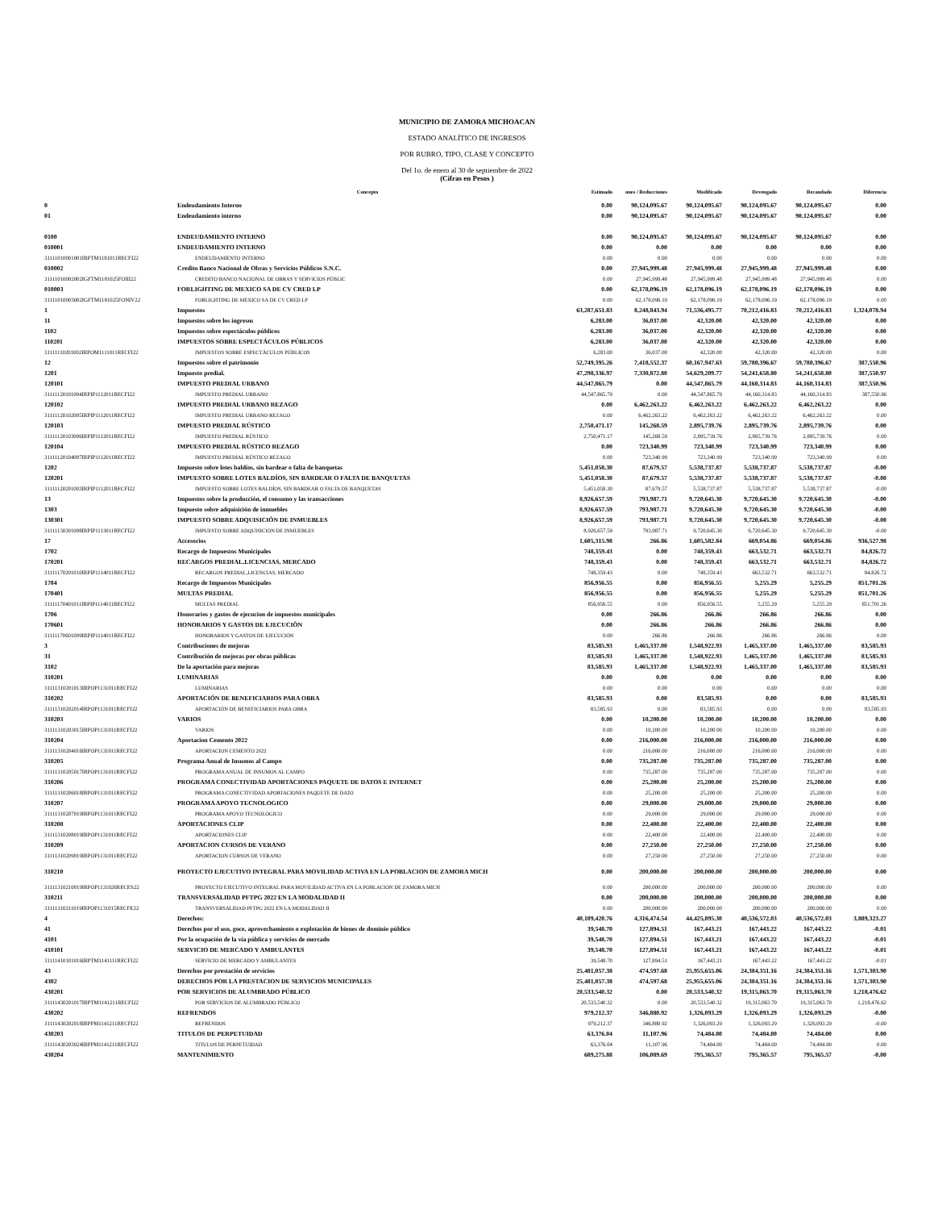MUNICIPIO DE ZAMORA MICHOACAN
ESTADO ANALÍTICO DE INGRESOS
POR RUBRO, TIPO, CLASE Y CONCEPTO
Del 1o. de enero al 30 de septiembre de 2022
(Cifras en Pesos )
| | Concepto | Estimado | ones / Reducciones | Modificado | Devengado | Recaudado | Diferencia |
| --- | --- | --- | --- | --- | --- | --- | --- |
| 0 | Endeudamiento Interno | 0.00 | 90,124,095.67 | 90,124,095.67 | 90,124,095.67 | 90,124,095.67 | 0.00 |
| 01 | Endeudamiento interno | 0.00 | 90,124,095.67 | 90,124,095.67 | 90,124,095.67 | 90,124,095.67 | 0.00 |
| 0100 | ENDEUDAMIENTO INTERNO | 0.00 | 90,124,095.67 | 90,124,095.67 | 90,124,095.67 | 90,124,095.67 | 0.00 |
| 010001 | ENDEUDAMIENTO INTERNO | 0.00 | 0.00 | 0.00 | 0.00 | 0.00 | 0.00 |
| 31111010001001IRPTM1181011RECFI22 | ENDEUDAMIENTO INTERNO | 0.00 | 0.00 | 0.00 | 0.00 | 0.00 | 0.00 |
| 010002 | Credito Banco Nacional de Obras y Servicios Públicos S.N.C. | 0.00 | 27,945,999.48 | 27,945,999.48 | 27,945,999.48 | 27,945,999.48 | 0.00 |
| 31111010002002IGFTM1181025FOIII22 | CREDITO BANCO NACIONAL DE OBRAS Y SERVICIOS PÚBLIC | 0.00 | 27,945,999.48 | 27,945,999.48 | 27,945,999.48 | 27,945,999.48 | 0.00 |
| 010003 | FORLIGHTING DE MEXICO SA DE CV CRED LP | 0.00 | 62,178,096.19 | 62,178,096.19 | 62,178,096.19 | 62,178,096.19 | 0.00 |
| 31111010003002IGFTM1181025FONIV22 | FORLIGHTING DE MEXICO SA DE CV CRED LP | 0.00 | 62,178,096.19 | 62,178,096.19 | 62,178,096.19 | 62,178,096.19 | 0.00 |
| 1 | Impuestos | 63,287,651.83 | 8,248,843.94 | 71,536,495.77 | 70,212,416.83 | 70,212,416.83 | 1,324,078.94 |
| 11 | Impuestos sobre los ingresos | 6,283.00 | 36,037.00 | 42,320.00 | 42,320.00 | 42,320.00 | 0.00 |
| 1102 | Impuestos sobre espectáculos públicos | 6,283.00 | 36,037.00 | 42,320.00 | 42,320.00 | 42,320.00 | 0.00 |
| 110201 | IMPUESTOS SOBRE ESPECTÁCULOS PÚBLICOS | 6,283.00 | 36,037.00 | 42,320.00 | 42,320.00 | 42,320.00 | 0.00 |
| 31111110201002IRPOM1111011RECFI22 | IMPUESTOS SOBRE ESPECTÁCULOS PÚBLICOS | 6,283.00 | 36,037.00 | 42,320.00 | 42,320.00 | 42,320.00 | 0.00 |
| 12 | Impuestos sobre el patrimonio | 52,749,395.26 | 7,418,552.37 | 60,167,947.63 | 59,780,396.67 | 59,780,396.67 | 387,550.96 |
| 1201 | Impuesto predial. | 47,298,336.97 | 7,330,872.80 | 54,629,209.77 | 54,241,658.80 | 54,241,658.80 | 387,550.97 |
| 120101 | IMPUESTO PREDIAL URBANO | 44,547,865.79 | 0.00 | 44,547,865.79 | 44,160,314.83 | 44,160,314.83 | 387,550.96 |
| 31111120101004IRPIP1112011RECFI22 | IMPUESTO PREDIAL URBANO | 44,547,865.79 | 0.00 | 44,547,865.79 | 44,160,314.83 | 44,160,314.83 | 387,550.96 |
| 120102 | IMPUESTO PREDIAL URBANO REZAGO | 0.00 | 6,462,263.22 | 6,462,263.22 | 6,462,263.22 | 6,462,263.22 | 0.00 |
| 31111120102005IRPIP1112011RECFI22 | IMPUESTO PREDIAL URBANO REZAGO | 0.00 | 6,462,263.22 | 6,462,263.22 | 6,462,263.22 | 6,462,263.22 | 0.00 |
| 120103 | IMPUESTO PREDIAL RÚSTICO | 2,750,471.17 | 145,268.59 | 2,895,739.76 | 2,895,739.76 | 2,895,739.76 | 0.00 |
| 31111120103006IRPIP1112011RECFI22 | IMPUESTO PREDIAL RÚSTICO | 2,750,471.17 | 145,268.59 | 2,895,739.76 | 2,895,739.76 | 2,895,739.76 | 0.00 |
| 120104 | IMPUESTO PREDIAL RÚSTICO REZAGO | 0.00 | 723,340.99 | 723,340.99 | 723,340.99 | 723,340.99 | 0.00 |
| 31111120104007IRPIP1112011RECFI22 | IMPUESTO PREDIAL RÚSTICO REZAGO | 0.00 | 723,340.99 | 723,340.99 | 723,340.99 | 723,340.99 | 0.00 |
| 1202 | Impuesto sobre lotes baldíos, sin bardear o falta de banquetas | 5,451,058.30 | 87,679.57 | 5,538,737.87 | 5,538,737.87 | 5,538,737.87 | -0.00 |
| 120201 | IMPUESTO SOBRE LOTES BALDÍOS, SIN BARDEAR O FALTA DE BANQUETAS | 5,451,058.30 | 87,679.57 | 5,538,737.87 | 5,538,737.87 | 5,538,737.87 | -0.00 |
| 31111120201003IRPIP1112011RECFI22 | IMPUESTO SOBRE LOTES BALDÍOS, SIN BARDEAR O FALTA DE BANQUETAS | 5,451,058.30 | 87,679.57 | 5,538,737.87 | 5,538,737.87 | 5,538,737.87 | -0.00 |
| 13 | Impuestos sobre la producción, el consumo y las transacciones | 8,926,657.59 | 793,987.71 | 9,720,645.30 | 9,720,645.30 | 9,720,645.30 | -0.00 |
| 1303 | Impuesto sobre adquisición de inmuebles | 8,926,657.59 | 793,987.71 | 9,720,645.30 | 9,720,645.30 | 9,720,645.30 | -0.00 |
| 130301 | IMPUESTO SOBRE ADQUISICIÓN DE INMUEBLES | 8,926,657.59 | 793,987.71 | 9,720,645.30 | 9,720,645.30 | 9,720,645.30 | -0.00 |
| 31111130301008IRPIP1113011RECFI22 | IMPUESTO SOBRE ADQUISICIÓN DE INMUEBLES | 8,926,657.59 | 793,987.71 | 9,720,645.30 | 9,720,645.30 | 9,720,645.30 | -0.00 |
| 17 | Accesorios | 1,605,315.98 | 266.86 | 1,605,582.84 | 669,054.86 | 669,054.86 | 936,527.98 |
| 1702 | Recargo de Impuestos Municipales | 748,359.43 | 0.00 | 748,359.43 | 663,532.71 | 663,532.71 | 84,826.72 |
| 170201 | RECARGOS PREDIAL,LICENCIAS, MERCADO | 748,359.43 | 0.00 | 748,359.43 | 663,532.71 | 663,532.71 | 84,826.72 |
| 31111170201010IRPIP1114011RECFI22 | RECARGOS PREDIAL,LICENCIAS, MERCADO | 748,359.43 | 0.00 | 748,359.43 | 663,532.71 | 663,532.71 | 84,826.72 |
| 1704 | Recargo de Impuestos Municipales | 856,956.55 | 0.00 | 856,956.55 | 5,255.29 | 5,255.29 | 851,701.26 |
| 170401 | MULTAS PREDIAL | 856,956.55 | 0.00 | 856,956.55 | 5,255.29 | 5,255.29 | 851,701.26 |
| 31111170401011IRPIP1114011RECFI22 | MULTAS PREDIAL | 856,956.55 | 0.00 | 856,956.55 | 5,255.29 | 5,255.29 | 851,701.26 |
| 1706 | Honorarios y gastos de ejecucion de impuestos municipales | 0.00 | 266.86 | 266.86 | 266.86 | 266.86 | 0.00 |
| 170601 | HONORARIOS Y GASTOS DE EJECUCIÒN | 0.00 | 266.86 | 266.86 | 266.86 | 266.86 | 0.00 |
| 31111170601009IRPIP1114011RECFI22 | HONORARIOS Y GASTOS DE EJECUCIÒN | 0.00 | 266.86 | 266.86 | 266.86 | 266.86 | 0.00 |
| 3 | Contribuciones de mejoras | 83,585.93 | 1,465,337.00 | 1,548,922.93 | 1,465,337.00 | 1,465,337.00 | 83,585.93 |
| 31 | Contribución de mejoras por obras públicas | 83,585.93 | 1,465,337.00 | 1,548,922.93 | 1,465,337.00 | 1,465,337.00 | 83,585.93 |
| 3102 | De la aportación para mejoras | 83,585.93 | 1,465,337.00 | 1,548,922.93 | 1,465,337.00 | 1,465,337.00 | 83,585.93 |
| 310201 | LUMINARIAS | 0.00 | 0.00 | 0.00 | 0.00 | 0.00 | 0.00 |
| 31111310201013IRPOP1131011RECFI22 | LUMINARIAS | 0.00 | 0.00 | 0.00 | 0.00 | 0.00 | 0.00 |
| 310202 | APORTACIÓN DE BENEFICIARIOS PARA OBRA | 83,585.93 | 0.00 | 83,585.93 | 0.00 | 0.00 | 83,585.93 |
| 31111310202014IRPOP1131011RECFI22 | APORTACIÓN DE BENEFICIARIOS PARA OBRA | 83,585.93 | 0.00 | 83,585.93 | 0.00 | 0.00 | 83,585.93 |
| 310203 | VARIOS | 0.00 | 10,200.00 | 10,200.00 | 10,200.00 | 10,200.00 | 0.00 |
| 31111310203015IRPOP1131011RECFI22 | VARIOS | 0.00 | 10,200.00 | 10,200.00 | 10,200.00 | 10,200.00 | 0.00 |
| 310204 | Aportacion Cemento 2022 | 0.00 | 216,000.00 | 216,000.00 | 216,000.00 | 216,000.00 | 0.00 |
| 31111310204016IRPOP1131011RECFI22 | APORTACION CEMENTO 2022 | 0.00 | 216,000.00 | 216,000.00 | 216,000.00 | 216,000.00 | 0.00 |
| 310205 | Programa Anual de Insumos al Campo | 0.00 | 735,287.00 | 735,287.00 | 735,287.00 | 735,287.00 | 0.00 |
| 31111310205017IRPOP1131011RECFI22 | PROGRAMA ANUAL DE INSUMOS AL CAMPO | 0.00 | 735,287.00 | 735,287.00 | 735,287.00 | 735,287.00 | 0.00 |
| 310206 | PROGRAMA CONECTIVIDAD APORTACIONES PAQUETE DE DATOS E INTERNET | 0.00 | 25,200.00 | 25,200.00 | 25,200.00 | 25,200.00 | 0.00 |
| 31111310206018IRPOP1131011RECFI22 | PROGRAMA CONECTIVIDAD APORTACIONES PAQUETE DE DATO | 0.00 | 25,200.00 | 25,200.00 | 25,200.00 | 25,200.00 | 0.00 |
| 310207 | PROGRAMA APOYO TECNOLOGICO | 0.00 | 29,000.00 | 29,000.00 | 29,000.00 | 29,000.00 | 0.00 |
| 31111310207019IRPOP1131011RECFI22 | PROGRAMA APOYO TECNOLOGICO | 0.00 | 29,000.00 | 29,000.00 | 29,000.00 | 29,000.00 | 0.00 |
| 310208 | APORTACIONES CLIP | 0.00 | 22,400.00 | 22,400.00 | 22,400.00 | 22,400.00 | 0.00 |
| 31111310208019IRPOP1131011RECFI22 | APORTACIONES CLIP | 0.00 | 22,400.00 | 22,400.00 | 22,400.00 | 22,400.00 | 0.00 |
| 310209 | APORTACION CURSOS DE VERANO | 0.00 | 27,250.00 | 27,250.00 | 27,250.00 | 27,250.00 | 0.00 |
| 31111310209019IRPOP1131011RECFI22 | APORTACION CURSOS DE VERANO | 0.00 | 27,250.00 | 27,250.00 | 27,250.00 | 27,250.00 | 0.00 |
| 310210 | PROYECTO EJECUTIVO INTEGRAL PARA MOVILIDAD ACTIVA EN LA POBLACION DE ZAMORA MICH | 0.00 | 200,000.00 | 200,000.00 | 200,000.00 | 200,000.00 | 0.00 |
| 31111310210019IRPOP1131026RECES22 | PROYECTO EJECUTIVO INTEGRAL PARA MOVILIDAD ACTIVA EN LA POBLACION DE ZAMORA MICH | 0.00 | 200,000.00 | 200,000.00 | 200,000.00 | 200,000.00 | 0.00 |
| 310211 | TRANSVERSALIDAD PFTPG 2022 EN LA MODALIDAD II | 0.00 | 200,000.00 | 200,000.00 | 200,000.00 | 200,000.00 | 0.00 |
| 31111310211019IRPOP1131015RECFE22 | TRANSVERSALIDAD PFTPG 2022 EN LA MODALIDAD II | 0.00 | 200,000.00 | 200,000.00 | 200,000.00 | 200,000.00 | 0.00 |
| 4 | Derechos: | 40,109,420.76 | 4,316,474.54 | 44,425,895.30 | 40,536,572.03 | 40,536,572.03 | 3,889,323.27 |
| 41 | Derechos por el uso, goce, aprovechamiento o explotación de bienes de dominio público | 39,548.70 | 127,894.51 | 167,443.21 | 167,443.22 | 167,443.22 | -0.01 |
| 4101 | Por la ocupación de la vía pública y servicios de mercado | 39,548.70 | 127,894.51 | 167,443.21 | 167,443.22 | 167,443.22 | -0.01 |
| 410101 | SERVICIO DE MERCADO Y AMBULANTES | 39,548.70 | 127,894.51 | 167,443.21 | 167,443.22 | 167,443.22 | -0.01 |
| 31111410101016IRPTM1141111RECFI22 | SERVICIO DE MERCADO Y AMBULANTES | 39,548.70 | 127,894.51 | 167,443.21 | 167,443.22 | 167,443.22 | -0.01 |
| 43 | Derechos por prestación de servicios | 25,481,057.38 | 474,597.68 | 25,955,655.06 | 24,384,351.16 | 24,384,351.16 | 1,571,303.90 |
| 4302 | DERECHOS POR LA PRESTACION DE SERVICIOS MUNICIPALES | 25,481,057.38 | 474,597.68 | 25,955,655.06 | 24,384,351.16 | 24,384,351.16 | 1,571,303.90 |
| 430201 | POR SERVICIOS DE ALUMBRADO PÚBLICO | 20,533,540.32 | 0.00 | 20,533,540.32 | 19,315,063.70 | 19,315,063.70 | 1,218,476.62 |
| 31111430201017IRPTM1141211RECFI22 | POR SERVICIOS DE ALUMBRADO PÚBLICO | 20,533,540.32 | 0.00 | 20,533,540.32 | 19,315,063.70 | 19,315,063.70 | 1,218,476.62 |
| 430202 | REFRENDOS | 979,212.37 | 346,880.92 | 1,326,093.29 | 1,326,093.29 | 1,326,093.29 | -0.00 |
| 31111430202018IRPPM1141211RECFI22 | REFRENDOS | 979,212.37 | 346,880.92 | 1,326,093.29 | 1,326,093.29 | 1,326,093.29 | -0.00 |
| 430203 | TITULOS DE PERPETUIDAD | 63,376.04 | 11,107.96 | 74,484.00 | 74,484.00 | 74,484.00 | 0.00 |
| 31111430203024IRPPM1141211RECFI22 | TITULOS DE PERPETUIDAD | 63,376.04 | 11,107.96 | 74,484.00 | 74,484.00 | 74,484.00 | 0.00 |
| 430204 | MANTENIMIENTO | 689,275.88 | 106,089.69 | 795,365.57 | 795,365.57 | 795,365.57 | -0.00 |